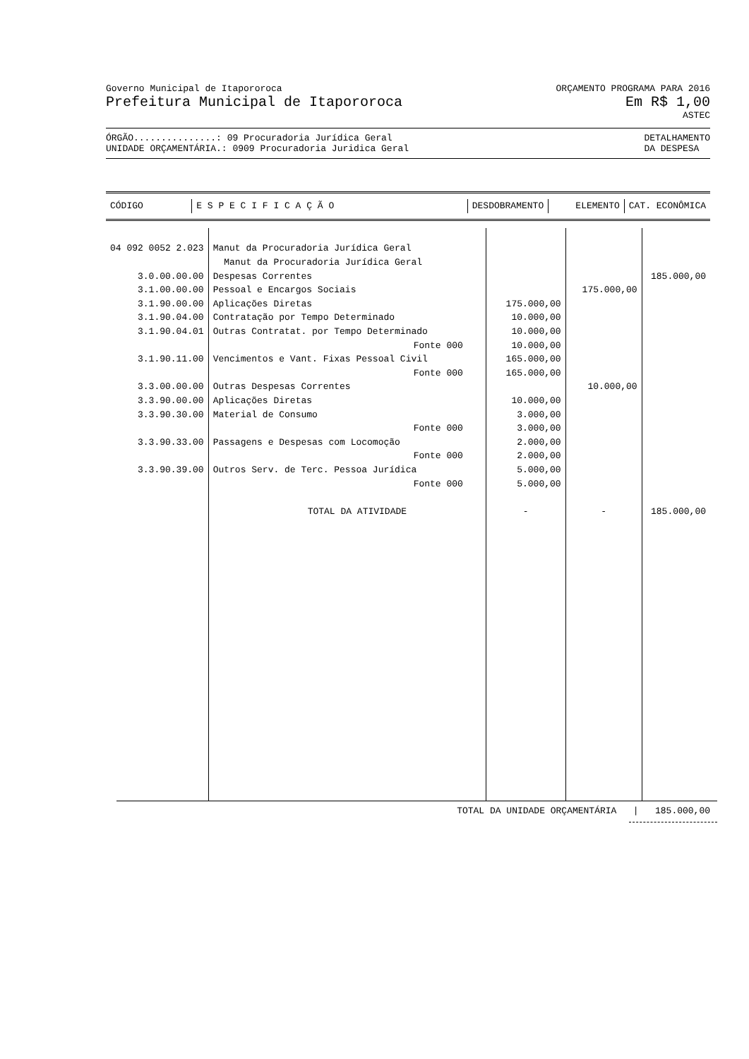Governo Municipal de Itapororoca
ORÇAMENTO PROGRAMA PARA 2016
Prefeitura Municipal de Itapororoca
Em R$ 1,00
ASTEC
ÓRGÃO...............: 09 Procuradoria Jurídica Geral
UNIDADE ORÇAMENTÁRIA.: 0909 Procuradoria Juridica Geral
DETALHAMENTO
DA DESPESA
| CÓDIGO | E S P E C I F I C A Ç Ã O | DESDOBRAMENTO | ELEMENTO | CAT. ECONÔMICA |
| --- | --- | --- | --- | --- |
| 04 092 0052 2.023 | Manut da Procuradoria Jurídica Geral | | | |
| | Manut da Procuradoria Jurídica Geral | | | |
| 3.0.00.00.00 | Despesas Correntes | | | 185.000,00 |
| 3.1.00.00.00 | Pessoal e Encargos Sociais | | 175.000,00 | |
| 3.1.90.00.00 | Aplicações Diretas | 175.000,00 | | |
| 3.1.90.04.00 | Contratação por Tempo Determinado | 10.000,00 | | |
| 3.1.90.04.01 | Outras Contratat. por Tempo Determinado | 10.000,00 | | |
| | Fonte 000 | 10.000,00 | | |
| 3.1.90.11.00 | Vencimentos e Vant. Fixas Pessoal Civil | 165.000,00 | | |
| | Fonte 000 | 165.000,00 | | |
| 3.3.00.00.00 | Outras Despesas Correntes | | 10.000,00 | |
| 3.3.90.00.00 | Aplicações Diretas | 10.000,00 | | |
| 3.3.90.30.00 | Material de Consumo | 3.000,00 | | |
| | Fonte 000 | 3.000,00 | | |
| 3.3.90.33.00 | Passagens e Despesas com Locomoção | 2.000,00 | | |
| | Fonte 000 | 2.000,00 | | |
| 3.3.90.39.00 | Outros Serv. de Terc. Pessoa Jurídica | 5.000,00 | | |
| | Fonte 000 | 5.000,00 | | |
| | TOTAL DA ATIVIDADE | - | - | 185.000,00 |
TOTAL DA UNIDADE ORÇAMENTÁRIA | 185.000,00